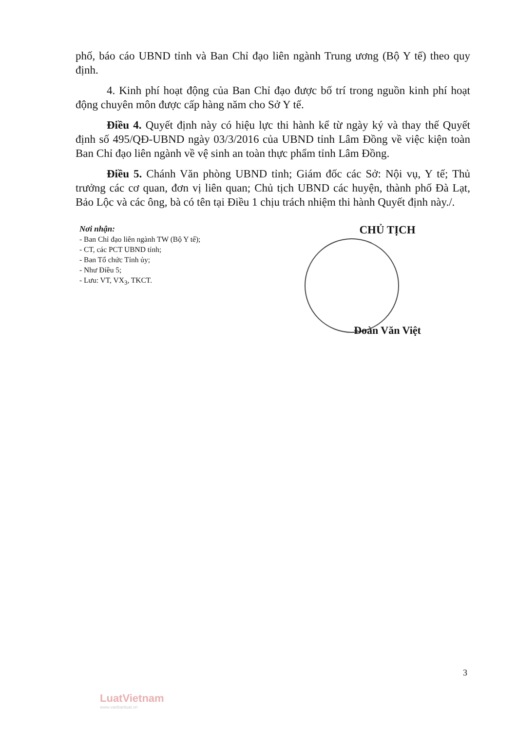phố, báo cáo UBND tỉnh và Ban Chỉ đạo liên ngành Trung ương (Bộ Y tế) theo quy định.
4. Kinh phí hoạt động của Ban Chỉ đạo được bố trí trong nguồn kinh phí hoạt động chuyên môn được cấp hàng năm cho Sở Y tế.
Điều 4. Quyết định này có hiệu lực thi hành kể từ ngày ký và thay thế Quyết định số 495/QĐ-UBND ngày 03/3/2016 của UBND tỉnh Lâm Đồng về việc kiện toàn Ban Chỉ đạo liên ngành về vệ sinh an toàn thực phẩm tỉnh Lâm Đồng.
Điều 5. Chánh Văn phòng UBND tỉnh; Giám đốc các Sở: Nội vụ, Y tế; Thủ trưởng các cơ quan, đơn vị liên quan; Chủ tịch UBND các huyện, thành phố Đà Lạt, Bảo Lộc và các ông, bà có tên tại Điều 1 chịu trách nhiệm thi hành Quyết định này./.
Nơi nhận:
- Ban Chỉ đạo liên ngành TW (Bộ Y tế);
- CT, các PCT UBND tỉnh;
- Ban Tổ chức Tỉnh ủy;
- Như Điều 5;
- Lưu: VT, VX<sub>3</sub>, TKCT.
CHỦ TỊCH
Đoàn Văn Việt
3
LuatVietnam
www.vanbanluat.vn